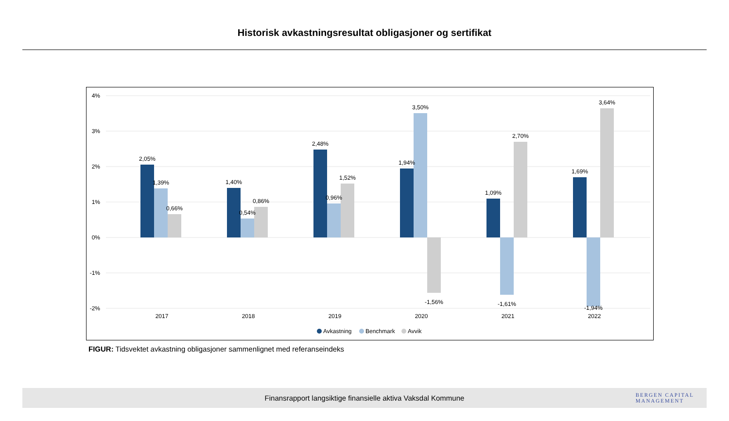Historisk avkastningsresultat obligasjoner og sertifikat
4%
3%
2%
1%
0%
-1%
-2%
2,05%
1,39%
0,66%
1,40%
0,54%
0,86%
2,48%
0,96%
1,52%
1,94%
3,50%
-1,56%
1,09%
-1,61%
2,70%
1,69%
-1,94%
3,64%
2017
2018
2019
2020
2021
2022
Avkastning
Benchmark
Avvik
FIGUR: Tidsvektet avkastning obligasjoner sammenlignet med referanseindeks
Finansrapport langsiktige finansielle aktiva Vaksdal Kommune
BERGEN CAPITAL
MANAGEMENT